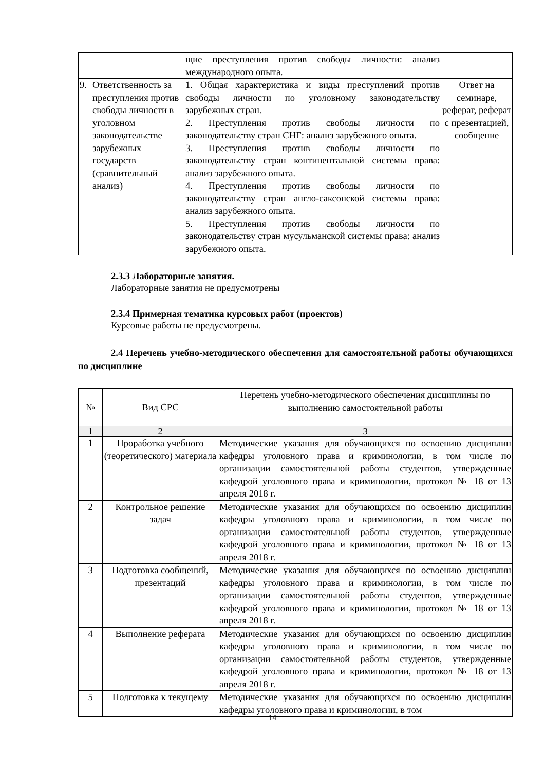| | | щие преступления против свободы личности: анализ международного опыта. | |
| 9. | Ответственность за преступления против свободы личности в уголовном законодательстве зарубежных государств (сравнительный анализ) | 1. Общая характеристика и виды преступлений против свободы личности по уголовному законодательству зарубежных стран. 2. Преступления против свободы личности по законодательству стран СНГ: анализ зарубежного опыта. 3. Преступления против свободы личности по законодательству стран континентальной системы права: анализ зарубежного опыта. 4. Преступления против свободы личности по законодательству стран англо-саксонской системы права: анализ зарубежного опыта. 5. Преступления против свободы личности по законодательству стран мусульманской системы права: анализ зарубежного опыта. | Ответ на семинаре, реферат, реферат с презентацией, сообщение |
2.3.3 Лабораторные занятия.
Лабораторные занятия не предусмотрены
2.3.4 Примерная тематика курсовых работ (проектов)
Курсовые работы не предусмотрены.
2.4 Перечень учебно-методического обеспечения для самостоятельной работы обучающихся по дисциплине
| № | Вид СРС | Перечень учебно-методического обеспечения дисциплины по выполнению самостоятельной работы |
| 1 | 2 | 3 |
| 1 | Проработка учебного (теоретического) материала | Методические указания для обучающихся по освоению дисциплин кафедры уголовного права и криминологии, в том числе по организации самостоятельной работы студентов, утвержденные кафедрой уголовного права и криминологии, протокол № 18 от 13 апреля 2018 г. |
| 2 | Контрольное решение задач | Методические указания для обучающихся по освоению дисциплин кафедры уголовного права и криминологии, в том числе по организации самостоятельной работы студентов, утвержденные кафедрой уголовного права и криминологии, протокол № 18 от 13 апреля 2018 г. |
| 3 | Подготовка сообщений, презентаций | Методические указания для обучающихся по освоению дисциплин кафедры уголовного права и криминологии, в том числе по организации самостоятельной работы студентов, утвержденные кафедрой уголовного права и криминологии, протокол № 18 от 13 апреля 2018 г. |
| 4 | Выполнение реферата | Методические указания для обучающихся по освоению дисциплин кафедры уголовного права и криминологии, в том числе по организации самостоятельной работы студентов, утвержденные кафедрой уголовного права и криминологии, протокол № 18 от 13 апреля 2018 г. |
| 5 | Подготовка к текущему | Методические указания для обучающихся по освоению дисциплин кафедры уголовного права и криминологии, в том |
14